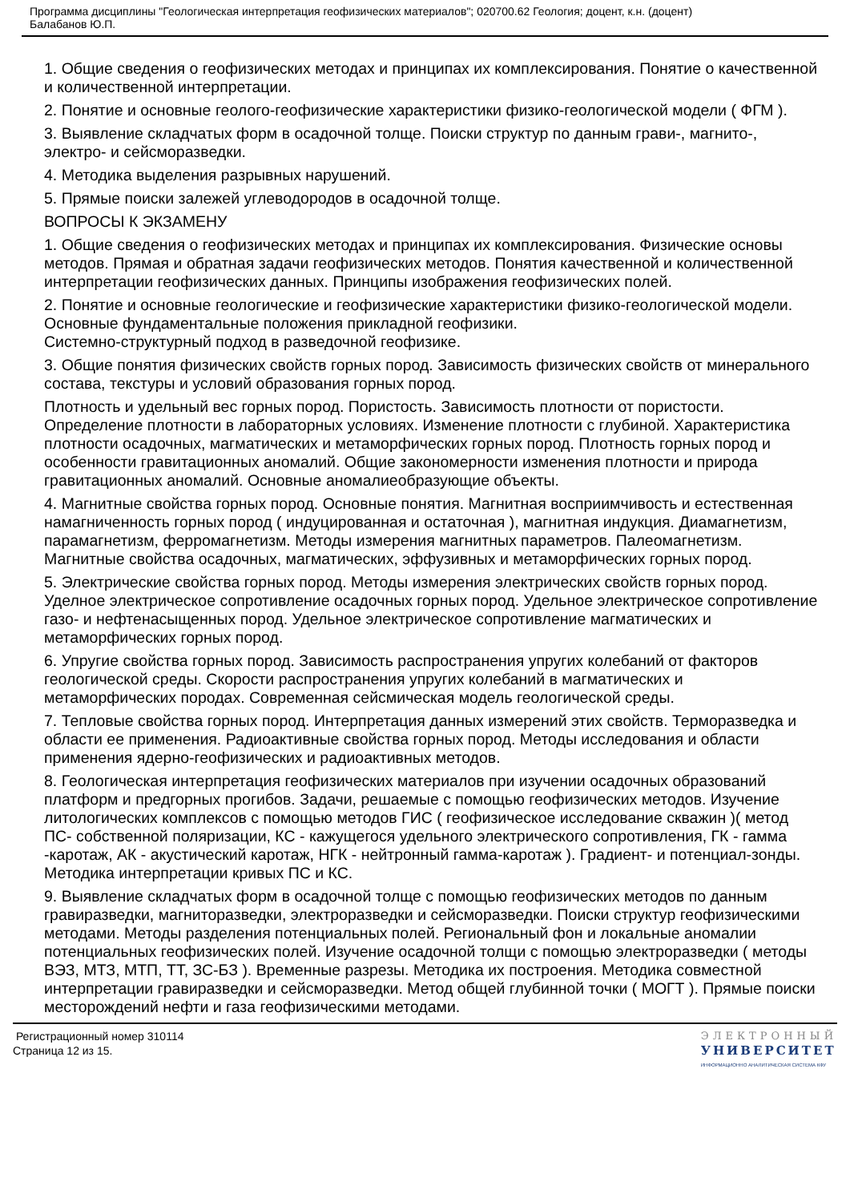Программа дисциплины "Геологическая интерпретация геофизических материалов"; 020700.62 Геология; доцент, к.н. (доцент)
Балабанов Ю.П.
1. Общие сведения о геофизических методах и принципах их комплексирования. Понятие о качественной и количественной интерпретации.
2. Понятие и основные геолого-геофизические характеристики физико-геологической модели ( ФГМ ).
3. Выявление складчатых форм в осадочной толще. Поиски структур по данным грави-, магнито-, электро- и сейсморазведки.
4. Методика выделения разрывных нарушений.
5. Прямые поиски залежей углеводородов в осадочной толще.
ВОПРОСЫ К ЭКЗАМЕНУ
1. Общие сведения о геофизических методах и принципах их комплексирования. Физические основы методов. Прямая и обратная задачи геофизических методов. Понятия качественной и количественной интерпретации геофизических данных. Принципы изображения геофизических полей.
2. Понятие и основные геологические и геофизические характеристики физико-геологической модели. Основные фундаментальные положения прикладной геофизики.
Системно-структурный подход в разведочной геофизике.
3. Общие понятия физических свойств горных пород. Зависимость физических свойств от минерального состава, текстуры и условий образования горных пород.
Плотность и удельный вес горных пород. Пористость. Зависимость плотности от пористости. Определение плотности в лабораторных условиях. Изменение плотности с глубиной. Характеристика плотности осадочных, магматических и метаморфических горных пород. Плотность горных пород и особенности гравитационных аномалий. Общие закономерности изменения плотности и природа гравитационных аномалий. Основные аномалиеобразующие объекты.
4. Магнитные свойства горных пород. Основные понятия. Магнитная восприимчивость и естественная намагниченность горных пород ( индуцированная и остаточная ), магнитная индукция. Диамагнетизм, парамагнетизм, ферромагнетизм. Методы измерения магнитных параметров. Палеомагнетизм. Магнитные свойства осадочных, магматических, эффузивных и метаморфических горных пород.
5. Электрические свойства горных пород. Методы измерения электрических свойств горных пород. Уделное электрическое сопротивление осадочных горных пород. Удельное электрическое сопротивление газо- и нефтенасыщенных пород. Удельное электрическое сопротивление магматических и метаморфических горных пород.
6. Упругие свойства горных пород. Зависимость распространения упругих колебаний от факторов геологической среды. Скорости распространения упругих колебаний в магматических и метаморфических породах. Современная сейсмическая модель геологической среды.
7. Тепловые свойства горных пород. Интерпретация данных измерений этих свойств. Терморазведка и области ее применения. Радиоактивные свойства горных пород. Методы исследования и области применения ядерно-геофизических и радиоактивных методов.
8. Геологическая интерпретация геофизических материалов при изучении осадочных образований платформ и предгорных прогибов. Задачи, решаемые с помощью геофизических методов. Изучение литологических комплексов с помощью методов ГИС ( геофизическое исследование скважин )( метод ПС- собственной поляризации, КС - кажущегося удельного электрического сопротивления, ГК - гамма -каротаж, АК - акустический каротаж, НГК - нейтронный гамма-каротаж ). Градиент- и потенциал-зонды. Методика интерпретации кривых ПС и КС.
9. Выявление складчатых форм в осадочной толще с помощью геофизических методов по данным гравиразведки, магниторазведки, электроразведки и сейсморазведки. Поиски структур геофизическими методами. Методы разделения потенциальных полей. Региональный фон и локальные аномалии потенциальных геофизических полей. Изучение осадочной толщи с помощью электроразведки ( методы ВЭЗ, МТЗ, МТП, ТТ, ЗС-БЗ ). Временные разрезы. Методика их построения. Методика совместной интерпретации гравиразведки и сейсморазведки. Метод общей глубинной точки ( МОГТ ). Прямые поиски месторождений нефти и газа геофизическими методами.
Регистрационный номер 310114
Страница 12 из 15.
ЭЛЕКТРОННЫЙ
УНИВЕРСИТЕТ
ИНФОРМАЦИОННО АНАЛИТИЧЕСКАЯ СИСТЕМА КФУ